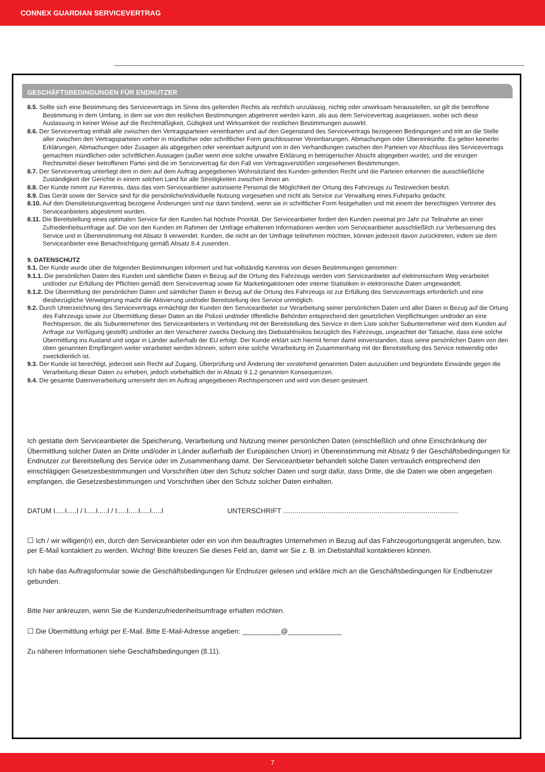CONNEX GUARDIAN SERVICEVERTRAG
GESCHÄFTSBEDINGUNGEN FÜR ENDNUTZER
8.5. Sollte sich eine Bestimmung des Servicevertrags im Sinne des geltenden Rechts als rechtlich unzulässig, nichtig oder unwirksam herausstellen, so gilt die betroffene Bestimmung in dem Umfang, in dem sie von den restlichen Bestimmungen abgetrennt werden kann, als aus dem Servicevertrag ausgelassen, wobei sich diese Auslassung in keiner Weise auf die Rechtmäßigkeit, Gültigkeit und Wirksamkeit der restlichen Bestimmungen auswirkt.
8.6. Der Servicevertrag enthält alle zwischen den Vertragsparteien vereinbarten und auf den Gegenstand des Servicevertrags bezogenen Bedingungen und tritt an die Stelle aller zwischen den Vertragsparteien vorher in mündlicher oder schriftlicher Form geschlossener Vereinbarungen, Abmachungen oder Übereinkünfte. Es gelten keinerlei Erklärungen, Abmachungen oder Zusagen als abgegeben oder vereinbart aufgrund von in den Verhandlungen zwischen den Parteien vor Abschluss des Servicevertrags gemachten mündlichen oder schriftlichen Aussagen (außer wenn eine solche unwahre Erklärung in betrügerischer Absicht abgegeben wurde), und die einzigen Rechtsmittel dieser betroffenen Partei sind die im Servicevertrag für den Fall von Vertragsverstößen vorgesehenen Bestimmungen.
8.7. Der Servicevertrag unterliegt dem in dem auf dem Auftrag angegebenen Wohnsitzland des Kunden geltenden Recht und die Parteien erkennen die ausschließliche Zuständigkeit der Gerichte in einem solchen Land für alle Streitigkeiten zwischen ihnen an.
8.8. Der Kunde nimmt zur Kenntnis, dass das vom Serviceanbieter autorisierte Personal die Möglichkeit der Ortung des Fahrzeugs zu Testzwecken besitzt.
8.9. Das Gerät sowie der Service sind für die persönliche/individuelle Nutzung vorgesehen und nicht als Service zur Verwaltung eines Fuhrparks gedacht.
8.10. Auf den Dienstleistungsvertrag bezogene Änderungen sind nur dann bindend, wenn sie in schriftlicher Form festgehalten und mit einem der berechtigten Vertreter des Serviceanbieters abgestimmt wurden.
8.11. Die Bereitstellung eines optimalen Service für den Kunden hat höchste Priorität. Der Serviceanbieter fordert den Kunden zweimal pro Jahr zur Teilnahme an einer Zufriedenheitsumfrage auf. Die von den Kunden im Rahmen der Umfrage erhaltenen Informationen werden vom Serviceanbieter ausschließlich zur Verbesserung des Service und in Übereinstimmung mit Absatz 9 verwendet. Kunden, die nicht an der Umfrage teilnehmen möchten, können jederzeit davon zurücktreten, indem sie dem Serviceanbieter eine Benachrichtigung gemäß Absatz 8.4 zusenden.
9. DATENSCHUTZ
9.1. Der Kunde wurde über die folgenden Bestimmungen informiert und hat vollständig Kenntnis von diesen Bestimmungen genommen:
9.1.1. Die persönlichen Daten des Kunden und sämtliche Daten in Bezug auf die Ortung des Fahrzeugs werden vom Serviceanbieter auf elektronischem Weg verarbeitet und/oder zur Erfüllung der Pflichten gemäß dem Servicevertrag sowie für Marketingaktionen oder interne Statistiken in elektronische Daten umgewandelt.
9.1.2. Die Übermittlung der persönlichen Daten und sämtlicher Daten in Bezug auf die Ortung des Fahrzeugs ist zur Erfüllung des Servicevertrags erforderlich und eine diesbezügliche Verweigerung macht die Aktivierung und/oder Bereitstellung des Service unmöglich.
9.2. Durch Unterzeichnung des Servicevertrags ermächtigt der Kunden den Serviceanbieter zur Verarbeitung seiner persönlichen Daten und aller Daten in Bezug auf die Ortung des Fahrzeugs sowie zur Übermittlung dieser Daten an die Polizei und/oder öffentliche Behörden entsprechend den gesetzlichen Verpflichtungen und/oder an eine Rechtsperson, die als Subunternehmer des Serviceanbieters in Verbindung mit der Bereitstellung des Service in dem Liste solcher Subunternehmer wird dem Kunden auf Anfrage zur Verfügung gestellt) und/oder an den Versicherer zwecks Deckung des Diebstahlrisikos bezüglich des Fahrzeugs, ungeachtet der Tatsache, dass eine solche Übermittlung ins Ausland und sogar in Länder außerhalb der EU erfolgt. Der Kunde erklärt sich hiermit ferner damit einverstanden, dass seine persönlichen Daten von den oben genannten Empfängern weiter verarbeitet werden können, sofern eine solche Verarbeitung im Zusammenhang mit der Bereitstellung des Service notwendig oder zweckdienlich ist.
9.3. Der Kunde ist berechtigt, jederzeit sein Recht auf Zugang, Überprüfung und Änderung der vorstehend genannten Daten auszuüben und begründete Einwände gegen die Verarbeitung dieser Daten zu erheben, jedoch vorbehaltlich der in Absatz 9.1.2 genannten Konsequenzen.
9.4. Die gesamte Datenverarbeitung untersteht den im Auftrag angegebenen Rechtspersonen und wird von diesen gesteuert.
Ich gestatte dem Serviceanbieter die Speicherung, Verarbeitung und Nutzung meiner persönlichen Daten (einschließlich und ohne Einschränkung der Übermittlung solcher Daten an Dritte und/oder in Länder außerhalb der Europäischen Union) in Übereinstimmung mit Absatz 9 der Geschäftsbedingungen für Endnutzer zur Bereitstellung des Service oder im Zusammenhang damit. Der Serviceanbieter behandelt solche Daten vertraulich entsprechend den einschlägigen Gesetzesbestimmungen und Vorschriften über den Schutz solcher Daten und sorgt dafür, dass Dritte, die die Daten wie oben angegeben empfangen, die Gesetzesbestimmungen und Vorschriften über den Schutz solcher Daten einhalten.
DATUM I.....I.....I / I.....I.....I / I.....I.....I.....I.....I UNTERSCHRIFT ...........................................................................................
☐ Ich / wir willigen(n) ein, durch den Serviceanbieter oder ein von ihm beauftragtes Unternehmen in Bezug auf das Fahrzeugortungsgerät angerufen, bzw. per E-Mail kontaktiert zu werden. Wichtig! Bitte kreuzen Sie dieses Feld an, damit wir Sie z. B. im Diebstahlfall kontaktieren können.
Ich habe das Auftragsformular sowie die Geschäftsbedingungen für Endnutzer gelesen und erkläre mich an die Geschäftsbedingungen für Endbenutzer gebunden.
Bitte hier ankreuzen, wenn Sie die Kundenzufriedenheitsumfrage erhalten möchten.
☐ Die Übermittlung erfolgt per E-Mail. Bitte E-Mail-Adresse angeben: __________@______________
Zu näheren Informationen siehe Geschäftsbedingungen (8.11).
7